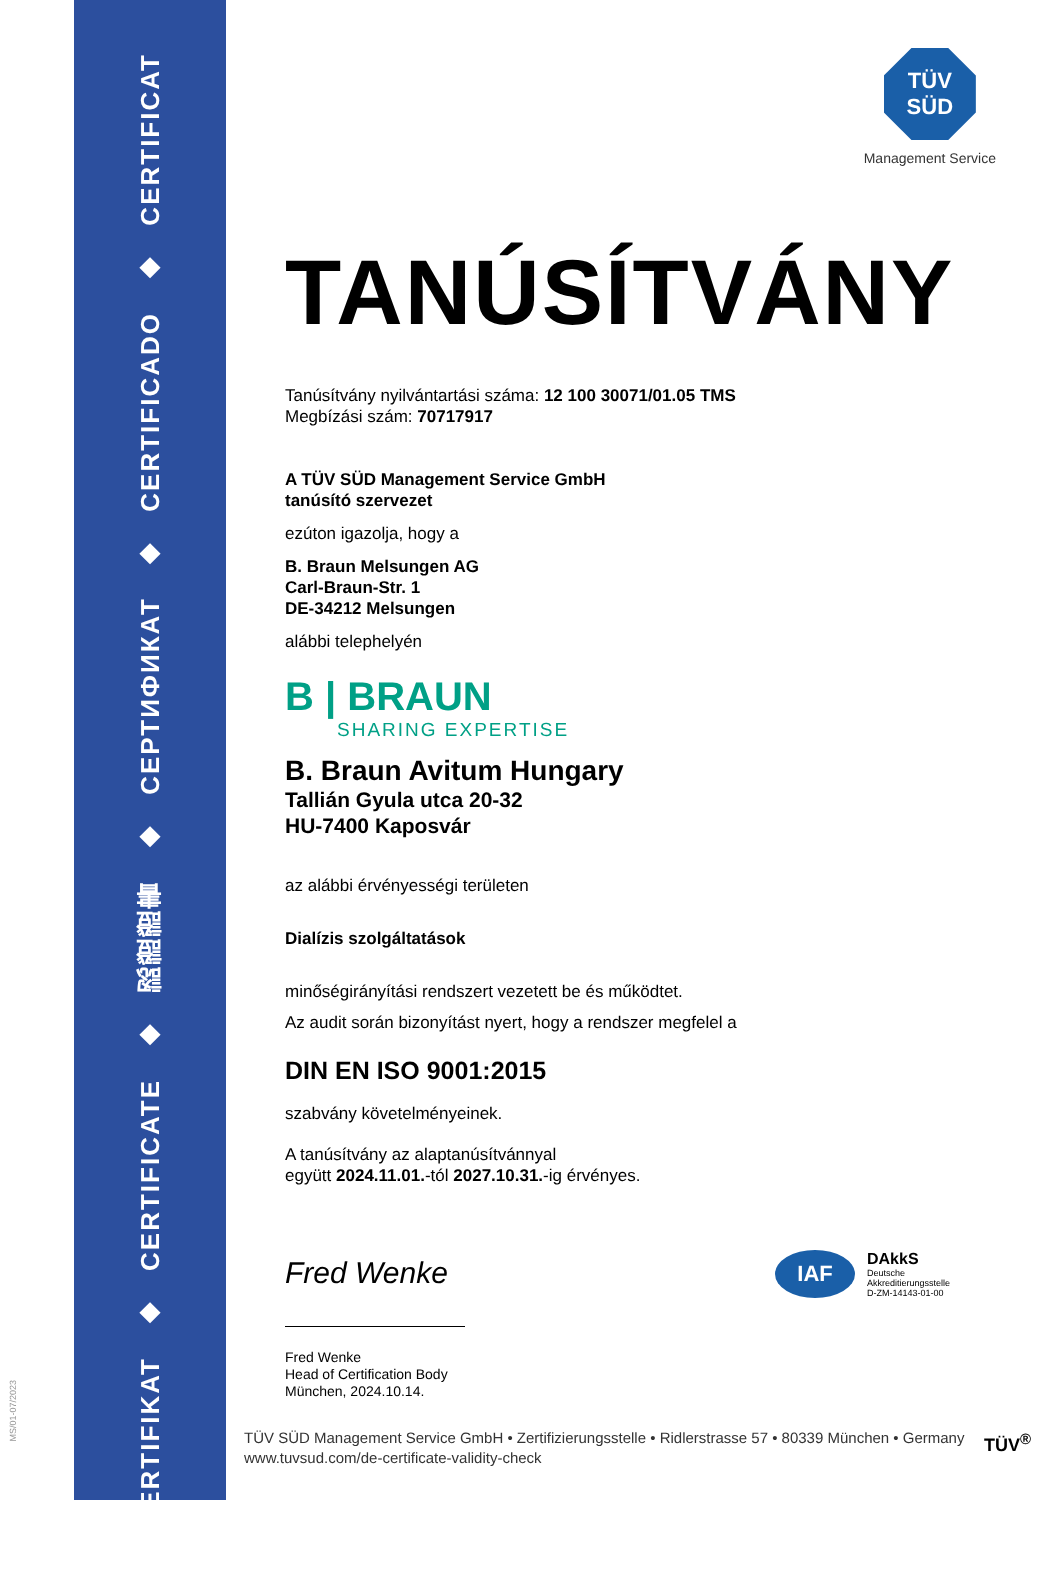ZERTIFIKAT
◆
CERTIFICATE
◆
認證證書
◆
СЕРТИФИКАТ
◆
CERTIFICADO
◆
CERTIFICAT
MS/01-07/2023
TÜV
SÜD
Management Service
TANÚSÍTVÁNY
Tanúsítvány nyilvántartási száma: 12 100 30071/01.05 TMS
Megbízási szám: 70717917
A TÜV SÜD Management Service GmbH
tanúsító szervezet
ezúton igazolja, hogy a
B. Braun Melsungen AG
Carl-Braun-Str. 1
DE-34212 Melsungen
alábbi telephelyén
B | BRAUN
SHARING EXPERTISE
B. Braun Avitum Hungary
Tallián Gyula utca 20-32
HU-7400 Kaposvár
az alábbi érvényességi területen
Dialízis szolgáltatások
minőségirányítási rendszert vezetett be és működtet.
Az audit során bizonyítást nyert, hogy a rendszer megfelel a
DIN EN ISO 9001:2015
szabvány követelményeinek.
A tanúsítvány az alaptanúsítvánnyal
együtt 2024.11.01.-tól 2027.10.31.-ig érvényes.
Fred Wenke
Fred Wenke
Head of Certification Body
München, 2024.10.14.
IAF
DAkkS
Deutsche
Akkreditierungsstelle
D-ZM-14143-01-00
TÜV SÜD Management Service GmbH • Zertifizierungsstelle • Ridlerstrasse 57 • 80339 München • Germany
www.tuvsud.com/de-certificate-validity-check
TÜV<sup>®</sup>